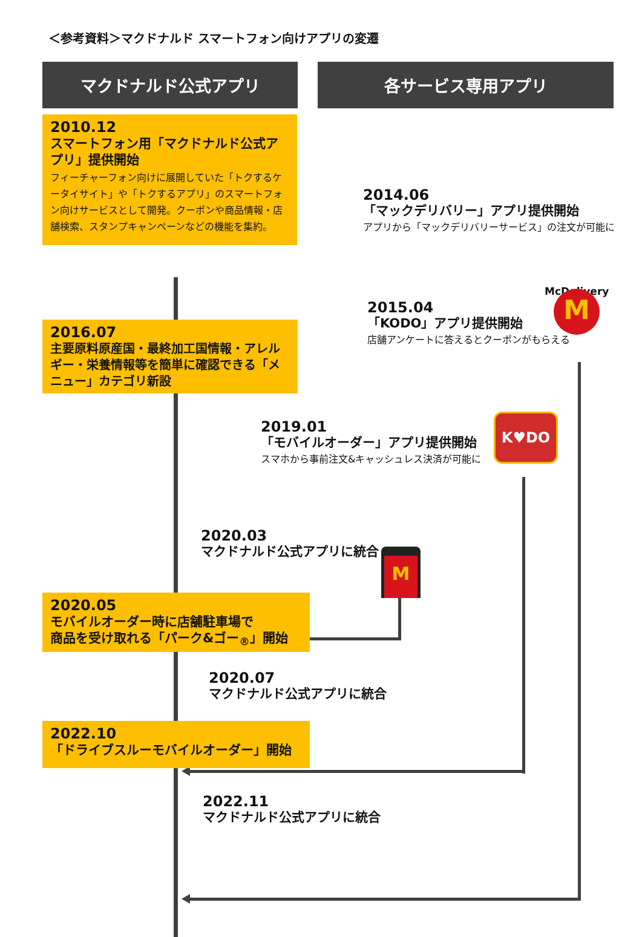M
K♥DO
M
＜参考資料＞マクドナルド スマートフォン向けアプリの変遷
マクドナルド公式アプリ 各サービス専用アプリ
2010.12
スマートフォン用「マクドナルド公式アプリ」提供開始
フィーチャーフォン向けに展開していた「トクするケータイサイト」や「トクするアプリ」のスマートフォン向けサービスとして開発。クーポンや商品情報・店舗検索、スタンプキャンペーンなどの機能を集約。
2014.06
「マックデリバリー」アプリ提供開始
アプリから「マックデリバリーサービス」の注文が可能に
McDelivery
2016.07
主要原料原産国・最終加工国情報・アレルギー・栄養情報等を簡単に確認できる「メニュー」カテゴリ新設
2015.04
「KODO」アプリ提供開始
店舗アンケートに答えるとクーポンがもらえる
2019.01
「モバイルオーダー」アプリ提供開始
スマホから事前注文&キャッシュレス決済が可能に
2020.03
マクドナルド公式アプリに統合
2020.05
モバイルオーダー時に店舗駐車場で
商品を受け取れる「パーク&ゴー<sub>®</sub>」開始
2020.07
マクドナルド公式アプリに統合
2022.10
「ドライブスルーモバイルオーダー」開始
2022.11
マクドナルド公式アプリに統合